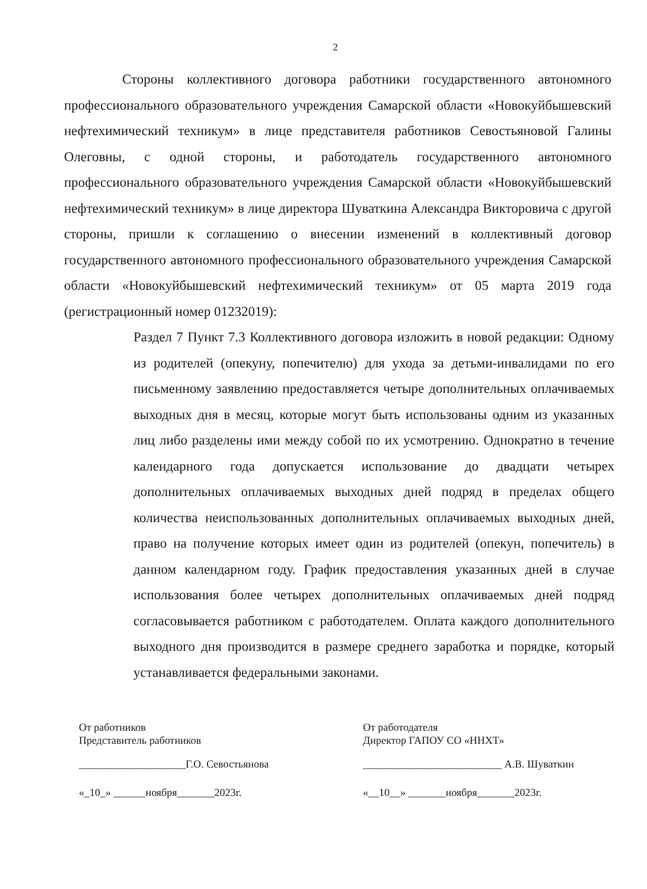2
Стороны коллективного договора работники государственного автономного профессионального образовательного учреждения Самарской области «Новокуйбышевский нефтехимический техникум» в лице представителя работников Севостьяновой Галины Олеговны, с одной стороны, и работодатель государственного автономного профессионального образовательного учреждения Самарской области «Новокуйбышевский нефтехимический техникум» в лице директора Шуваткина Александра Викторовича с другой стороны, пришли к соглашению о внесении изменений в коллективный договор государственного автономного профессионального образовательного учреждения Самарской области «Новокуйбышевский нефтехимический техникум» от 05 марта 2019 года (регистрационный номер 01232019):
Раздел 7 Пункт 7.3 Коллективного договора изложить в новой редакции: Одному из родителей (опекуну, попечителю) для ухода за детьми-инвалидами по его письменному заявлению предоставляется четыре дополнительных оплачиваемых выходных дня в месяц, которые могут быть использованы одним из указанных лиц либо разделены ими между собой по их усмотрению. Однократно в течение календарного года допускается использование до двадцати четырех дополнительных оплачиваемых выходных дней подряд в пределах общего количества неиспользованных дополнительных оплачиваемых выходных дней, право на получение которых имеет один из родителей (опекун, попечитель) в данном календарном году. График предоставления указанных дней в случае использования более четырех дополнительных оплачиваемых дней подряд согласовывается работником с работодателем. Оплата каждого дополнительного выходного дня производится в размере среднего заработка и порядке, который устанавливается федеральными законами.
От работников
Представитель работников
____________________Г.О. Севостьянова
«_10_» ______ноября_______2023г.
От работодателя
Директор ГАПОУ СО «ННХТ»
__________________________ А.В. Шуваткин
«__10__» _______ноября_______2023г.